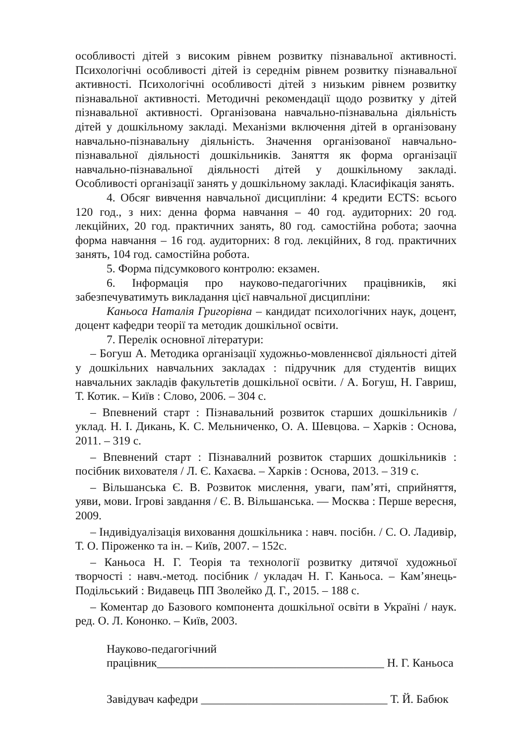особливості дітей з високим рівнем розвитку пізнавальної активності. Психологічні особливості дітей із середнім рівнем розвитку пізнавальної активності. Психологічні особливості дітей з низьким рівнем розвитку пізнавальної активності. Методичні рекомендації щодо розвитку у дітей пізнавальної активності. Організована навчально-пізнавальна діяльність дітей у дошкільному закладі. Механізми включення дітей в організовану навчально-пізнавальну діяльність. Значення організованої навчально-пізнавальної діяльності дошкільників. Заняття як форма організації навчально-пізнавальної діяльності дітей у дошкільному закладі. Особливості організації занять у дошкільному закладі. Класифікація занять.
4. Обсяг вивчення навчальної дисципліни: 4 кредити ECTS: всього 120 год., з них: денна форма навчання – 40 год. аудиторних: 20 год. лекційних, 20 год. практичних занять, 80 год. самостійна робота; заочна форма навчання – 16 год. аудиторних: 8 год. лекційних, 8 год. практичних занять, 104 год. самостійна робота.
5. Форма підсумкового контролю: екзамен.
6. Інформація про науково-педагогічних працівників, які забезпечуватимуть викладання цієї навчальної дисципліни:
Каньоса Наталія Григорівна – кандидат психологічних наук, доцент, доцент кафедри теорії та методик дошкільної освіти.
7. Перелік основної літератури:
– Богуш А. Методика організації художньо-мовленнєвої діяльності дітей у дошкільних навчальних закладах : підручник для студентів вищих навчальних закладів факультетів дошкільної освіти. / А. Богуш, Н. Гавриш, Т. Котик. – Київ : Слово, 2006. – 304 с.
– Впевнений старт : Пізнавальний розвиток старших дошкільників / уклад. Н. І. Дикань, К. С. Мельниченко, О. А. Шевцова. – Харків : Основа, 2011. – 319 с.
– Впевнений старт : Пізнавалний розвиток старших дошкільників : посібник вихователя / Л. Є. Кахаєва. – Харків : Основа, 2013. – 319 с.
– Вільшанська Є. В. Розвиток мислення, уваги, пам’яті, сприйняття, уяви, мови. Ігрові завдання / Є. В. Вільшанська. — Москва : Перше вересня, 2009.
– Індивідуалізація виховання дошкільника : навч. посібн. / С. О. Ладивір, Т. О. Піроженко та ін. – Київ, 2007. – 152с.
– Каньоса Н. Г. Теорія та технології розвитку дитячої художньої творчості : навч.-метод. посібник / укладач Н. Г. Каньоса. – Кам’янець-Подільський : Видавець ПП Зволейко Д. Г., 2015. – 188 с.
– Коментар до Базового компонента дошкільної освіти в Україні / наук. ред. О. Л. Кононко. – Київ, 2003.
Науково-педагогічний
працівник_______________________________________ Н. Г. Каньоса
Завідувач кафедри ________________________________ Т. Й. Бабюк